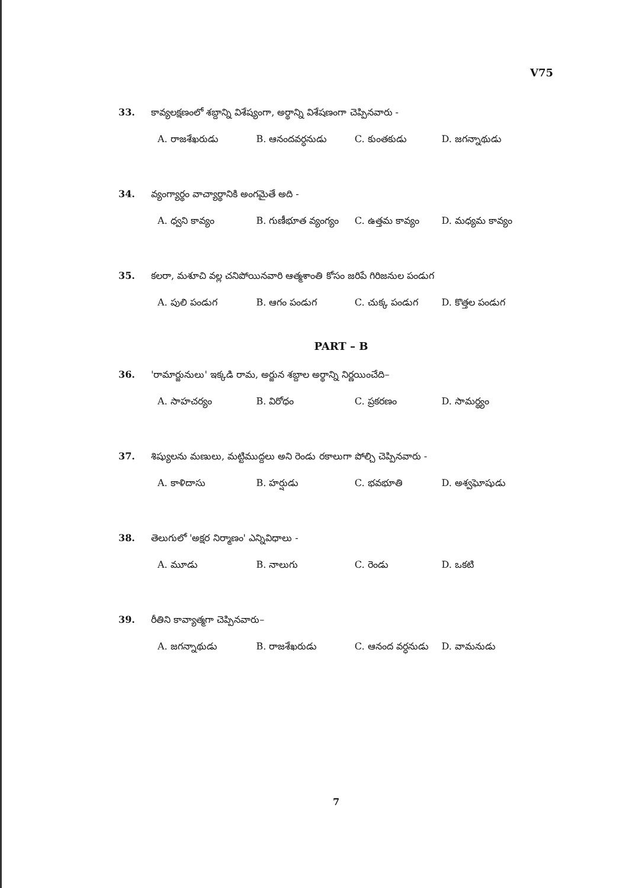V75
33. కావ్యలక్షణంలో శబ్దాన్ని విశేష్యంగా, అర్థాన్ని విశేషణంగా చెప్పినవారు -
A. రాజశేఖరుడు B. ఆనందవర్ధనుడు C. కుంతకుడు D. జగన్నాథుడు
34. వ్యంగ్యార్థం వాచ్యార్థానికి అంగమైతే అది -
A. ధ్వని కావ్యం B. గుణీభూత వ్యంగ్యం C. ఉత్తమ కావ్యం D. మధ్యమ కావ్యం
35. కలరా, మశూచి వల్ల చనిపోయినవారి ఆత్మశాంతి కోసం జరిపే గిరిజనుల పండుగ
A. పులి పండుగ B. ఆగం పండుగ C. చుక్క పండుగ D. కొత్తల పండుగ
PART – B
36. 'రామార్జునులు' ఇక్కడి రామ, అర్జున శబ్దాల అర్థాన్ని నిర్ణయించేది–
A. సాహచర్యం B. విరోధం C. ప్రకరణం D. సామర్థ్యం
37. శిష్యులను మణులు, మట్టిముద్దలు అని రెండు రకాలుగా పోల్చి చెప్పినవారు -
A. కాళిదాసు B. హర్షుడు C. భవభూతి D. అశ్వఘోషుడు
38. తెలుగులో 'అక్షర నిర్మాణం' ఎన్నివిధాలు -
A. మూడు B. నాలుగు C. రెండు D. ఒకటి
39. రీతిని కావ్యాత్మగా చెప్పినవారు–
A. జగన్నాథుడు B. రాజశేఖరుడు C. ఆనంద వర్ధనుడు D. వామనుడు
7